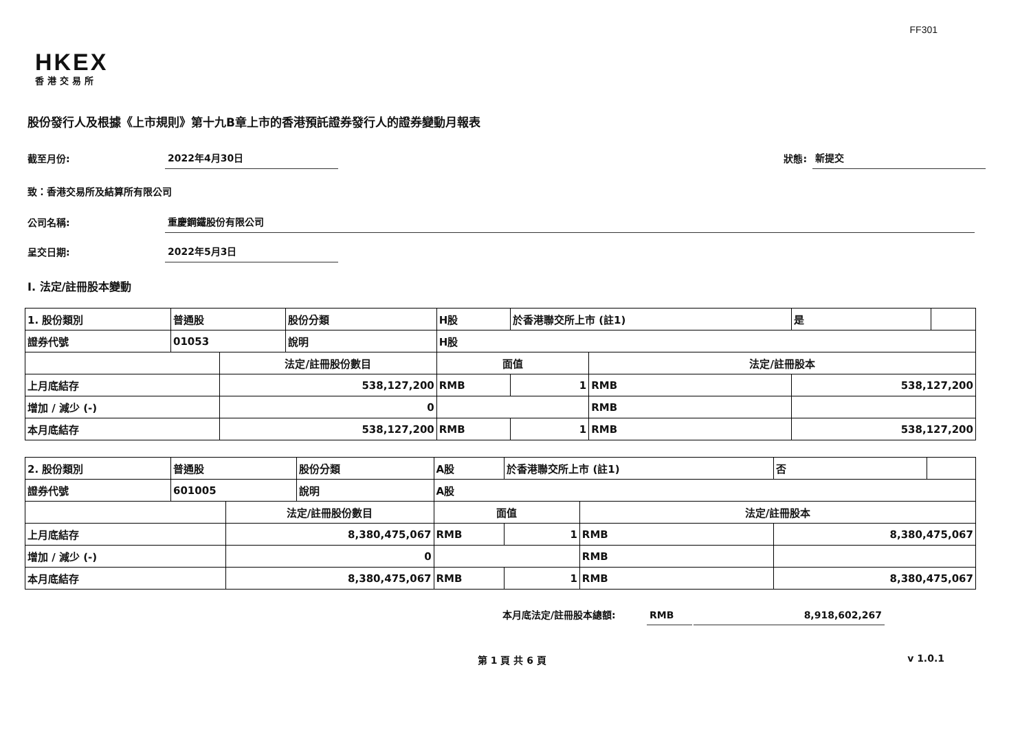FF301
HKEX
香港交易所
股份發行人及根據《上市規則》第十九B章上市的香港預託證券發行人的證券變動月報表
截至月份: 2022年4月30日 狀態: 新提交
致：香港交易所及結算所有限公司
公司名稱: 重慶鋼鐵股份有限公司
呈交日期: 2022年5月3日
I. 法定/註冊股本變動
| 1. 股份類別 | 普通股 | | 股份分類 | H股 | | 於香港聯交所上市 (註1) | | 是 | |
| 證券代號 | 01053 | | 說明 | H股 | | | | | |
| | | 法定/註冊股份數目 | | | 面值 | | 法定/註冊股本 | | |
| 上月底結存 | | 538,127,200 | | | RMB | 1 | RMB | 538,127,200 | |
| 增加 / 減少 (-) | | 0 | | | | | RMB | | |
| 本月底結存 | | 538,127,200 | | | RMB | 1 | RMB | 538,127,200 | |
| 2. 股份類別 | 普通股 | | 股份分類 | A股 | | 於香港聯交所上市 (註1) | | 否 | |
| 證券代號 | 601005 | | 說明 | A股 | | | | | |
| | | 法定/註冊股份數目 | | | 面值 | | 法定/註冊股本 | | |
| 上月底結存 | | 8,380,475,067 | | | RMB | 1 | RMB | 8,380,475,067 | |
| 增加 / 減少 (-) | | 0 | | | | | RMB | | |
| 本月底結存 | | 8,380,475,067 | | | RMB | 1 | RMB | 8,380,475,067 | |
本月底法定/註冊股本總額: RMB 8,918,602,267
第 1 頁 共 6 頁 v 1.0.1